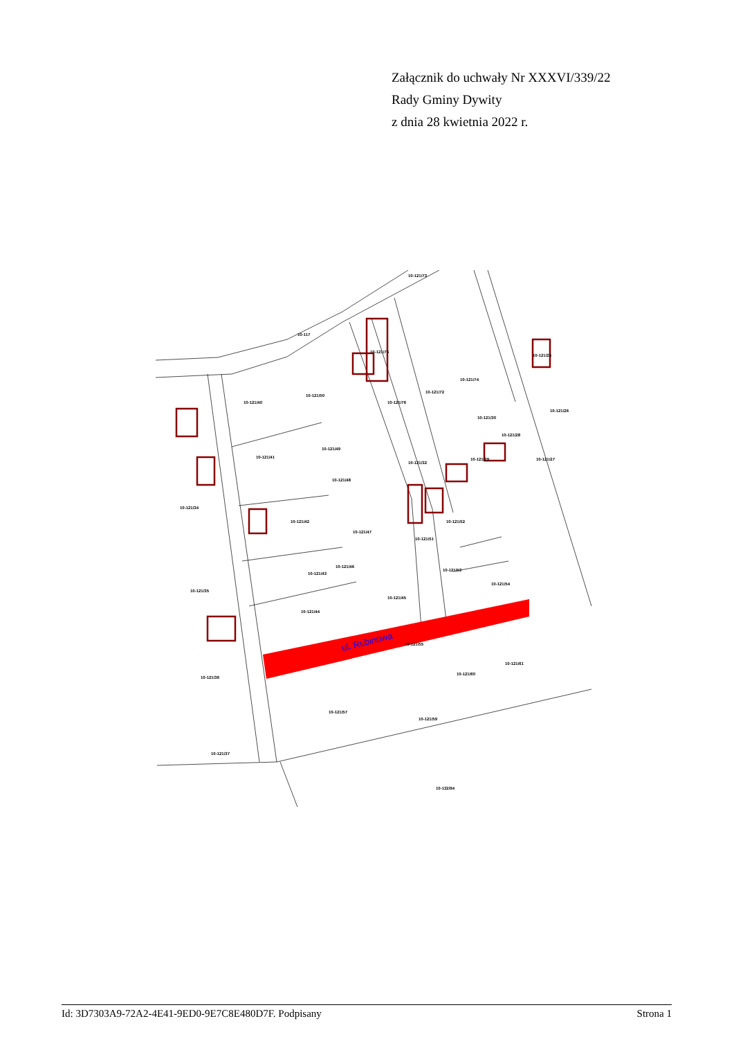Załącznik do uchwały Nr XXXVI/339/22
Rady Gminy Dywity
z dnia 28 kwietnia 2022 r.
ul. Rubinowa
10-117
10-121/40
10-121/50
10-121/41
10-121/49
10-121/34
10-121/48
10-121/42
10-121/47
10-121/46
10-121/43
10-121/45
10-121/44
10-121/35
10-121/36
10-121/37
10-121/51
10-121/52
10-121/53
10-121/54
10-121/55
10-121/57
10-121/59
10-121/60
10-121/61
10-132/94
10-121/75
10-121/76
10-121/73
10-121/74
10-121/72
10-121/30
10-121/29
10-121/28
10-121/27
10-121/26
10-121/25
10-121/32
Id: 3D7303A9-72A2-4E41-9ED0-9E7C8E480D7F. Podpisany Strona 1